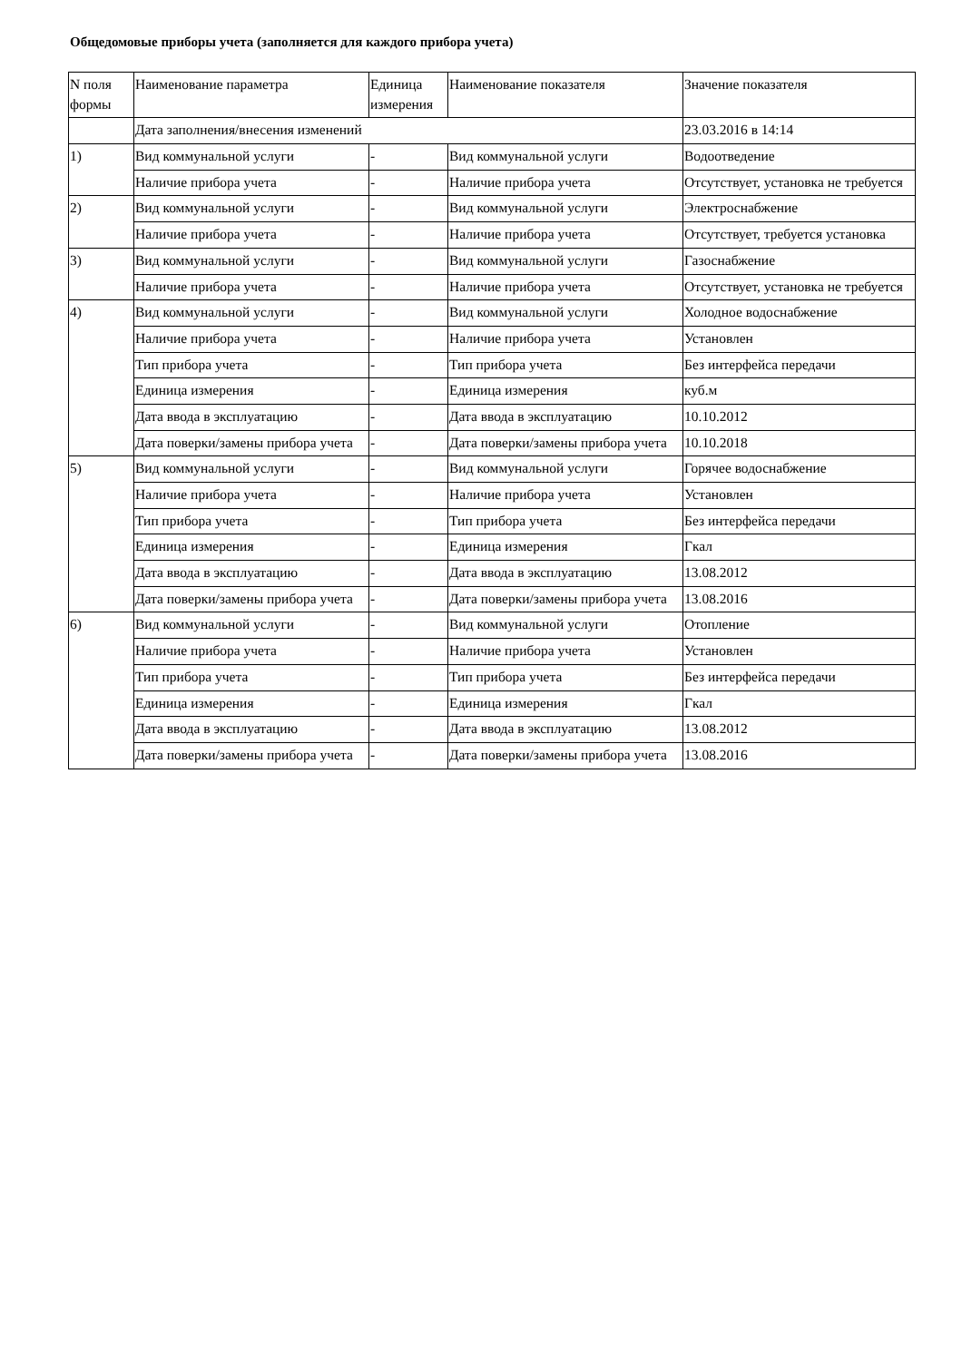Общедомовые приборы учета (заполняется для каждого прибора учета)
| N поля формы | Наименование параметра | Единица измерения | Наименование показателя | Значение показателя |
| | Дата заполнения/внесения изменений | | | 23.03.2016 в 14:14 |
| 1) | Вид коммунальной услуги | - | Вид коммунальной услуги | Водоотведение |
| | Наличие прибора учета | - | Наличие прибора учета | Отсутствует, установка не требуется |
| 2) | Вид коммунальной услуги | - | Вид коммунальной услуги | Электроснабжение |
| | Наличие прибора учета | - | Наличие прибора учета | Отсутствует, требуется установка |
| 3) | Вид коммунальной услуги | - | Вид коммунальной услуги | Газоснабжение |
| | Наличие прибора учета | - | Наличие прибора учета | Отсутствует, установка не требуется |
| 4) | Вид коммунальной услуги | - | Вид коммунальной услуги | Холодное водоснабжение |
| | Наличие прибора учета | - | Наличие прибора учета | Установлен |
| | Тип прибора учета | - | Тип прибора учета | Без интерфейса передачи |
| | Единица измерения | - | Единица измерения | куб.м |
| | Дата ввода в эксплуатацию | - | Дата ввода в эксплуатацию | 10.10.2012 |
| | Дата поверки/замены прибора учета | - | Дата поверки/замены прибора учета | 10.10.2018 |
| 5) | Вид коммунальной услуги | - | Вид коммунальной услуги | Горячее водоснабжение |
| | Наличие прибора учета | - | Наличие прибора учета | Установлен |
| | Тип прибора учета | - | Тип прибора учета | Без интерфейса передачи |
| | Единица измерения | - | Единица измерения | Гкал |
| | Дата ввода в эксплуатацию | - | Дата ввода в эксплуатацию | 13.08.2012 |
| | Дата поверки/замены прибора учета | - | Дата поверки/замены прибора учета | 13.08.2016 |
| 6) | Вид коммунальной услуги | - | Вид коммунальной услуги | Отопление |
| | Наличие прибора учета | - | Наличие прибора учета | Установлен |
| | Тип прибора учета | - | Тип прибора учета | Без интерфейса передачи |
| | Единица измерения | - | Единица измерения | Гкал |
| | Дата ввода в эксплуатацию | - | Дата ввода в эксплуатацию | 13.08.2012 |
| | Дата поверки/замены прибора учета | - | Дата поверки/замены прибора учета | 13.08.2016 |